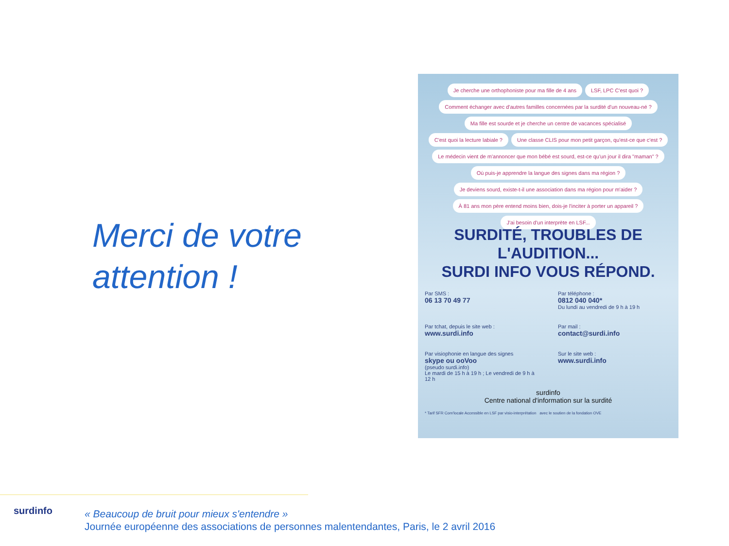Merci de votre attention !
Je cherche une orthophoniste pour ma fille de 4 ans
LSF, LPC C'est quoi ?
Comment échanger avec d'autres familles concernées par la surdité d'un nouveau-né ?
Ma fille est sourde et je cherche un centre de vacances spécialisé
C'est quoi la lecture labiale ?
Une classe CLIS pour mon petit garçon, qu'est-ce que c'est ?
Le médecin vient de m'annoncer que mon bébé est sourd, est-ce qu'un jour il dira "maman" ?
Où puis-je apprendre la langue des signes dans ma région ?
Je deviens sourd, existe-t-il une association dans ma région pour m'aider ?
À 81 ans mon père entend moins bien, dois-je l'inciter à porter un appareil ?
J'ai besoin d'un interprète en LSF...
SURDITÉ, TROUBLES DE L'AUDITION...
SURDI INFO VOUS RÉPOND.
Par SMS :
06 13 70 49 77
Par téléphone :
0812 040 040*
Du lundi au vendredi de 9 h à 19 h
Par tchat, depuis le site web :
www.surdi.info
Par mail :
contact@surdi.info
Par visiophonie en langue des signes
skype ou ooVoo
(pseudo surdi.info)
Le mardi de 15 h à 19 h ; Le vendredi de 9 h à 12 h
Sur le site web :
www.surdi.info
surdinfo
Centre national d'information sur la surdité
* Tarif SFR Com'locale Accessible en LSF par visio-interprétation avec le soutien de la fondation OVE
surdinfo
« Beaucoup de bruit pour mieux s'entendre »
Journée européenne des associations de personnes malentendantes, Paris, le 2 avril 2016